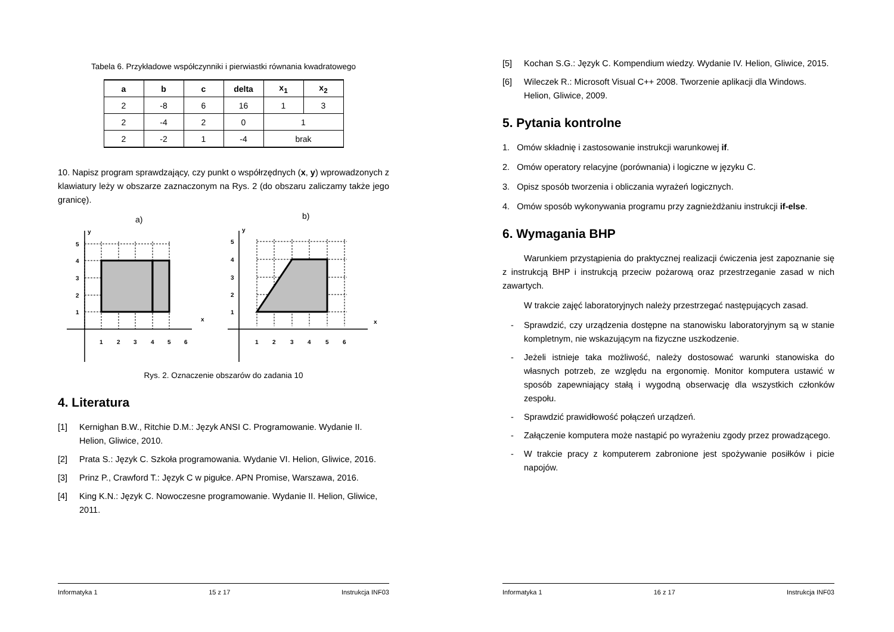Tabela 6. Przykładowe współczynniki i pierwiastki równania kwadratowego
| a | b | c | delta | x<sub>1</sub> | x<sub>2</sub> |
| --- | --- | --- | --- | --- | --- |
| 2 | -8 | 6 | 16 | 1 | 3 |
| 2 | -4 | 2 | 0 | 1 | |
| 2 | -2 | 1 | -4 | brak | |
10. Napisz program sprawdzający, czy punkt o współrzędnych (x, y) wprowadzonych z klawiatury leży w obszarze zaznaczonym na Rys. 2 (do obszaru zaliczamy także jego granicę).
a)
b)
y
y
x
x
5
4
3
2
1
1
2
3
4
5
6
5
4
3
2
1
1
2
3
4
5
6
Rys. 2. Oznaczenie obszarów do zadania 10
4. Literatura
[1] Kernighan B.W., Ritchie D.M.: Język ANSI C. Programowanie. Wydanie II. Helion, Gliwice, 2010.
[2] Prata S.: Język C. Szkoła programowania. Wydanie VI. Helion, Gliwice, 2016.
[3] Prinz P., Crawford T.: Język C w pigułce. APN Promise, Warszawa, 2016.
[4] King K.N.: Język C. Nowoczesne programowanie. Wydanie II. Helion, Gliwice, 2011.
Informatyka 1 15 z 17 Instrukcja INF03
[5] Kochan S.G.: Język C. Kompendium wiedzy. Wydanie IV. Helion, Gliwice, 2015.
[6] Wileczek R.: Microsoft Visual C++ 2008. Tworzenie aplikacji dla Windows. Helion, Gliwice, 2009.
5. Pytania kontrolne
1. Omów składnię i zastosowanie instrukcji warunkowej if.
2. Omów operatory relacyjne (porównania) i logiczne w języku C.
3. Opisz sposób tworzenia i obliczania wyrażeń logicznych.
4. Omów sposób wykonywania programu przy zagnieżdżaniu instrukcji if-else.
6. Wymagania BHP
Warunkiem przystąpienia do praktycznej realizacji ćwiczenia jest zapoznanie się z instrukcją BHP i instrukcją przeciw pożarową oraz przestrzeganie zasad w nich zawartych.
W trakcie zajęć laboratoryjnych należy przestrzegać następujących zasad.
- Sprawdzić, czy urządzenia dostępne na stanowisku laboratoryjnym są w stanie kompletnym, nie wskazującym na fizyczne uszkodzenie.
- Jeżeli istnieje taka możliwość, należy dostosować warunki stanowiska do własnych potrzeb, ze względu na ergonomię. Monitor komputera ustawić w sposób zapewniający stałą i wygodną obserwację dla wszystkich członków zespołu.
- Sprawdzić prawidłowość połączeń urządzeń.
- Załączenie komputera może nastąpić po wyrażeniu zgody przez prowadzącego.
- W trakcie pracy z komputerem zabronione jest spożywanie posiłków i picie napojów.
Informatyka 1 16 z 17 Instrukcja INF03